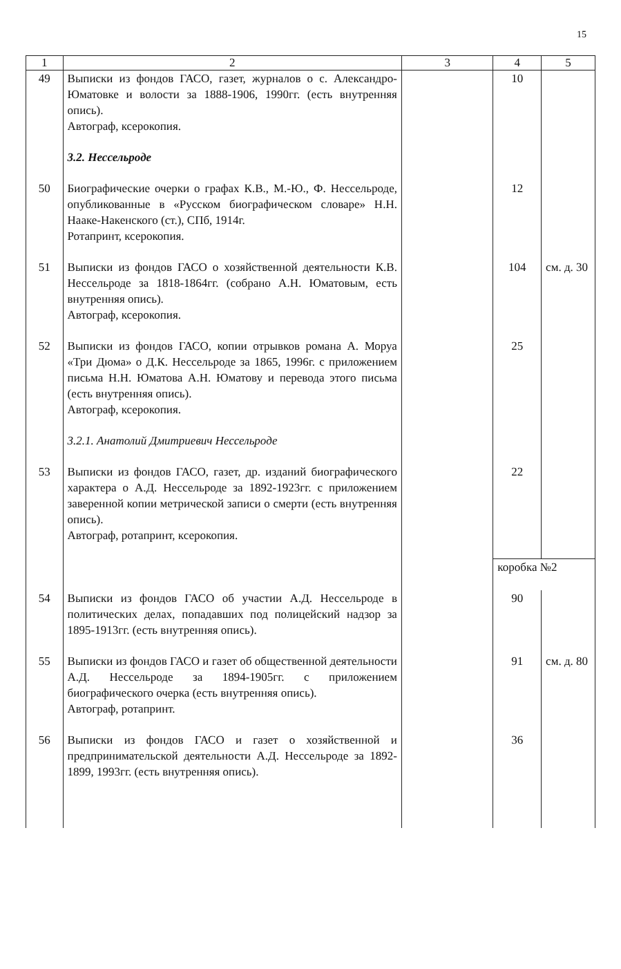15
| 1 | 2 | 3 | 4 | 5 |
| --- | --- | --- | --- | --- |
| 49 | Выписки из фондов ГАСО, газет, журналов о с. Александро-Юматовке и волости за 1888-1906, 1990гг. (есть внутренняя опись). Автограф, ксерокопия. | | 10 | |
| | 3.2. Нессельроде | | | |
| 50 | Биографические очерки о графах К.В., М.-Ю., Ф. Нессельроде, опубликованные в «Русском биографическом словаре» Н.Н. Нааке-Накенского (ст.), СПб, 1914г. Ротапринт, ксерокопия. | | 12 | |
| 51 | Выписки из фондов ГАСО о хозяйственной деятельности К.В. Нессельроде за 1818-1864гг. (собрано А.Н. Юматовым, есть внутренняя опись). Автограф, ксерокопия. | | 104 | см. д. 30 |
| 52 | Выписки из фондов ГАСО, копии отрывков романа А. Моруа «Три Дюма» о Д.К. Нессельроде за 1865, 1996г. с приложением письма Н.Н. Юматова А.Н. Юматову и перевода этого письма (есть внутренняя опись). Автограф, ксерокопия. | | 25 | |
| | 3.2.1. Анатолий Дмитриевич Нессельроде | | | |
| 53 | Выписки из фондов ГАСО, газет, др. изданий биографического характера о А.Д. Нессельроде за 1892-1923гг. с приложением заверенной копии метрической записи о смерти (есть внутренняя опись). Автограф, ротапринт, ксерокопия. | | 22 | |
| | | | коробка №2 | |
| 54 | Выписки из фондов ГАСО об участии А.Д. Нессельроде в политических делах, попадавших под полицейский надзор за 1895-1913гг. (есть внутренняя опись). | | 90 | |
| 55 | Выписки из фондов ГАСО и газет об общественной деятельности А.Д. Нессельроде за 1894-1905гг. с приложением биографического очерка (есть внутренняя опись). Автограф, ротапринт. | | 91 | см. д. 80 |
| 56 | Выписки из фондов ГАСО и газет о хозяйственной и предпринимательской деятельности А.Д. Нессельроде за 1892-1899, 1993гг. (есть внутренняя опись). | | 36 | |